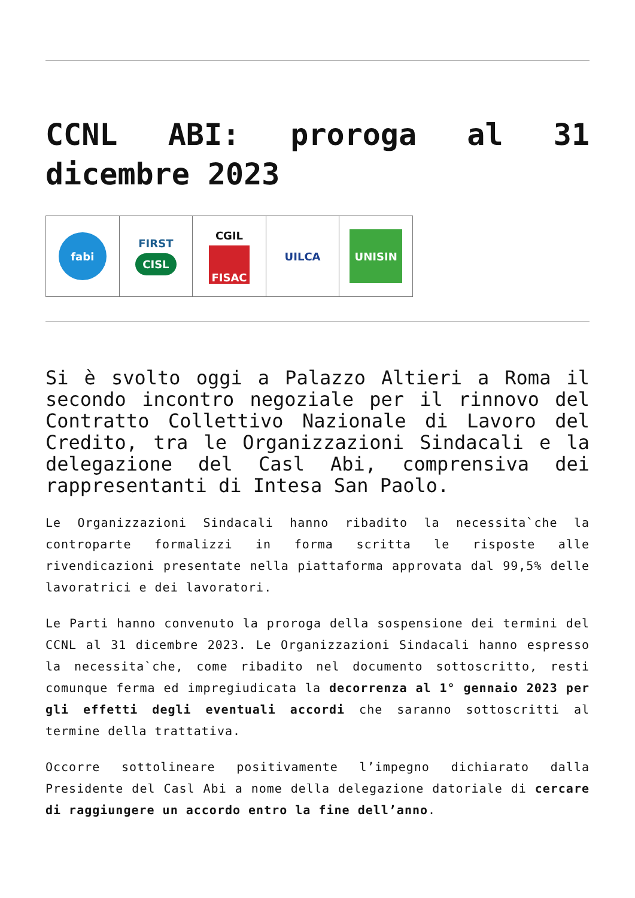CCNL ABI: proroga al 31 dicembre 2023
fabi
FIRST
CISL
CGIL
FISAC
UILCA
UNISIN
Si è svolto oggi a Palazzo Altieri a Roma il secondo incontro negoziale per il rinnovo del Contratto Collettivo Nazionale di Lavoro del Credito, tra le Organizzazioni Sindacali e la delegazione del Casl Abi, comprensiva dei rappresentanti di Intesa San Paolo.
Le Organizzazioni Sindacali hanno ribadito la necessita`che la controparte formalizzi in forma scritta le risposte alle rivendicazioni presentate nella piattaforma approvata dal 99,5% delle lavoratrici e dei lavoratori.
Le Parti hanno convenuto la proroga della sospensione dei termini del CCNL al 31 dicembre 2023. Le Organizzazioni Sindacali hanno espresso la necessita`che, come ribadito nel documento sottoscritto, resti comunque ferma ed impregiudicata la decorrenza al 1° gennaio 2023 per gli effetti degli eventuali accordi che saranno sottoscritti al termine della trattativa.
Occorre sottolineare positivamente l’impegno dichiarato dalla Presidente del Casl Abi a nome della delegazione datoriale di cercare di raggiungere un accordo entro la fine dell’anno.